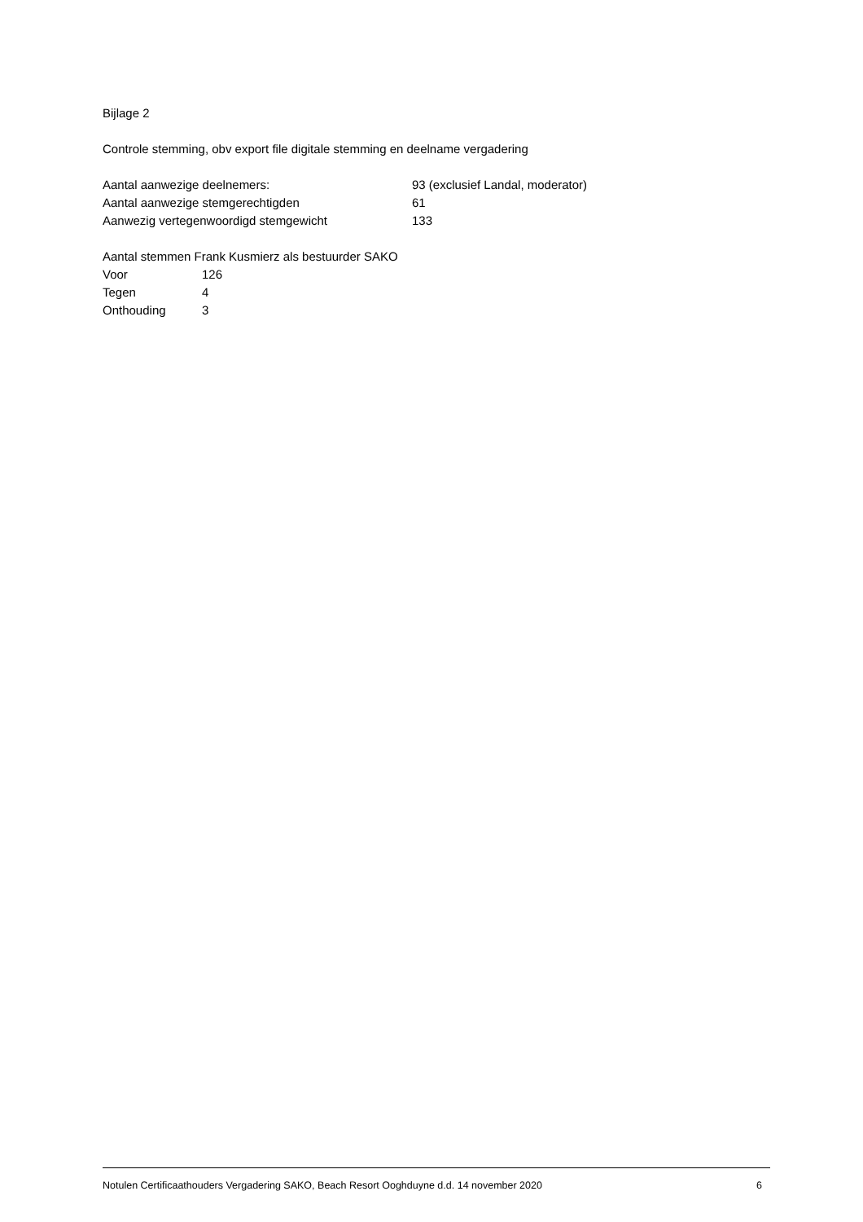Bijlage 2
Controle stemming, obv export file digitale stemming en deelname vergadering
Aantal aanwezige deelnemers: 93 (exclusief Landal, moderator)
Aantal aanwezige stemgerechtigden 61
Aanwezig vertegenwoordigd stemgewicht 133
Aantal stemmen Frank Kusmierz als bestuurder SAKO
Voor 126
Tegen 4
Onthouding 3
Notulen Certificaathouders Vergadering SAKO, Beach Resort Ooghduyne d.d. 14 november 2020 6